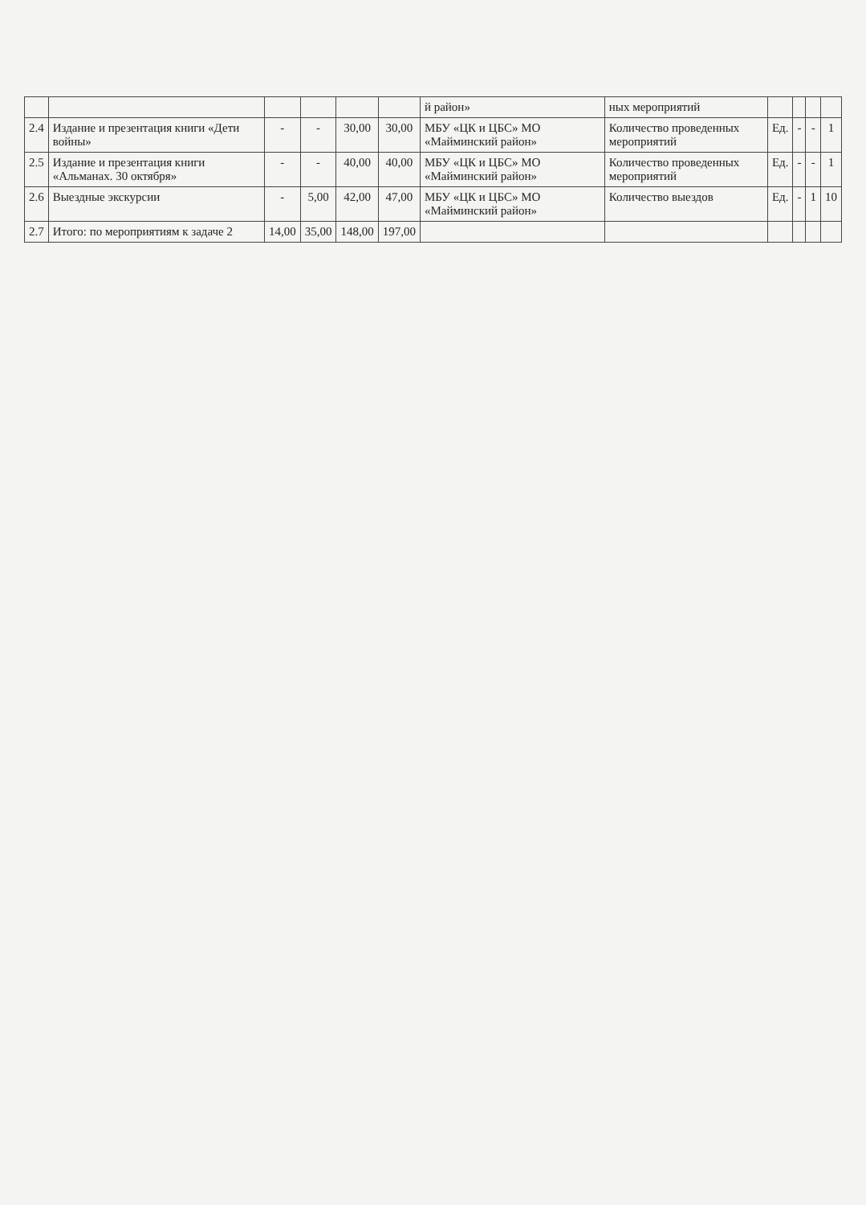| | | | | | | й район» | ных мероприятий | | | | |
| 2.4 | Издание и презентация книги «Дети войны» | - | - | 30,00 | 30,00 | МБУ «ЦК и ЦБС» МО «Майминский район» | Количество проведенных мероприятий | Ед. | - | - | 1 |
| 2.5 | Издание и презентация книги «Альманах. 30 октября» | - | - | 40,00 | 40,00 | МБУ «ЦК и ЦБС» МО «Майминский район» | Количество проведенных мероприятий | Ед. | - | - | 1 |
| 2.6 | Выездные экскурсии | - | 5,00 | 42,00 | 47,00 | МБУ «ЦК и ЦБС» МО «Майминский район» | Количество выездов | Ед. | - | 1 | 10 |
| 2.7 | Итого: по мероприятиям к задаче 2 | 14,00 | 35,00 | 148,00 | 197,00 | | | | | | |